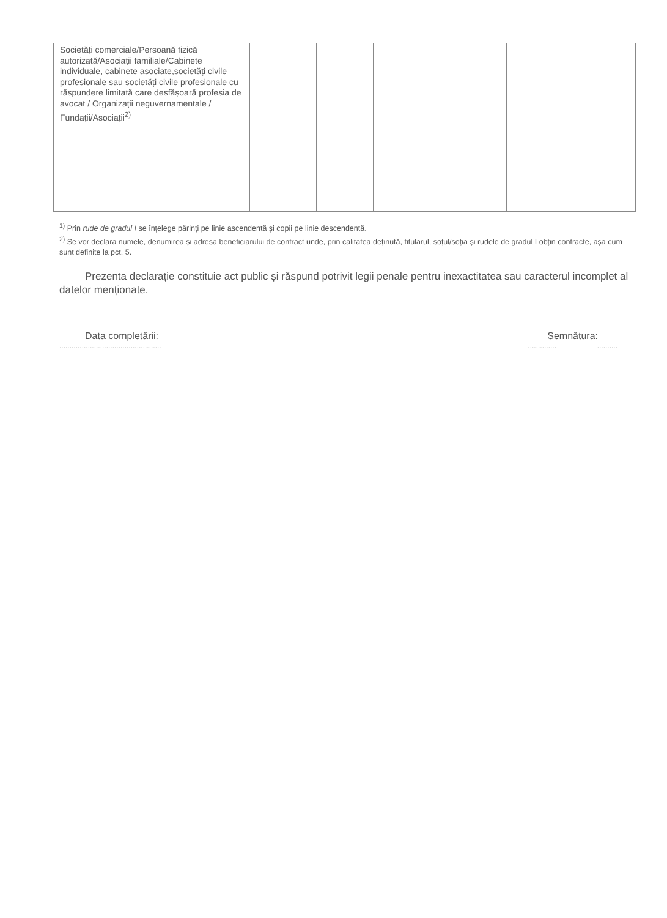| Societăți comerciale/Persoană fizică autorizată/Asociații familiale/Cabinete individuale, cabinete asociate,societăți civile profesionale sau societăți civile profesionale cu răspundere limitată care desfășoară profesia de avocat / Organizații neguvernamentale / Fundații/Asociații<sup>2)</sup> | | | | | | |
<sup>1)</sup> Prin rude de gradul I se înțelege părinți pe linie ascendentă și copii pe linie descendentă.
<sup>2)</sup> Se vor declara numele, denumirea și adresa beneficiarului de contract unde, prin calitatea deținută, titularul, soțul/soția și rudele de gradul I obțin contracte, așa cum sunt definite la pct. 5.
Prezenta declarație constituie act public și răspund potrivit legii penale pentru inexactitatea sau caracterul incomplet al datelor menționate.
Data completării:
..................................................
Semnătura:
.............. ..........